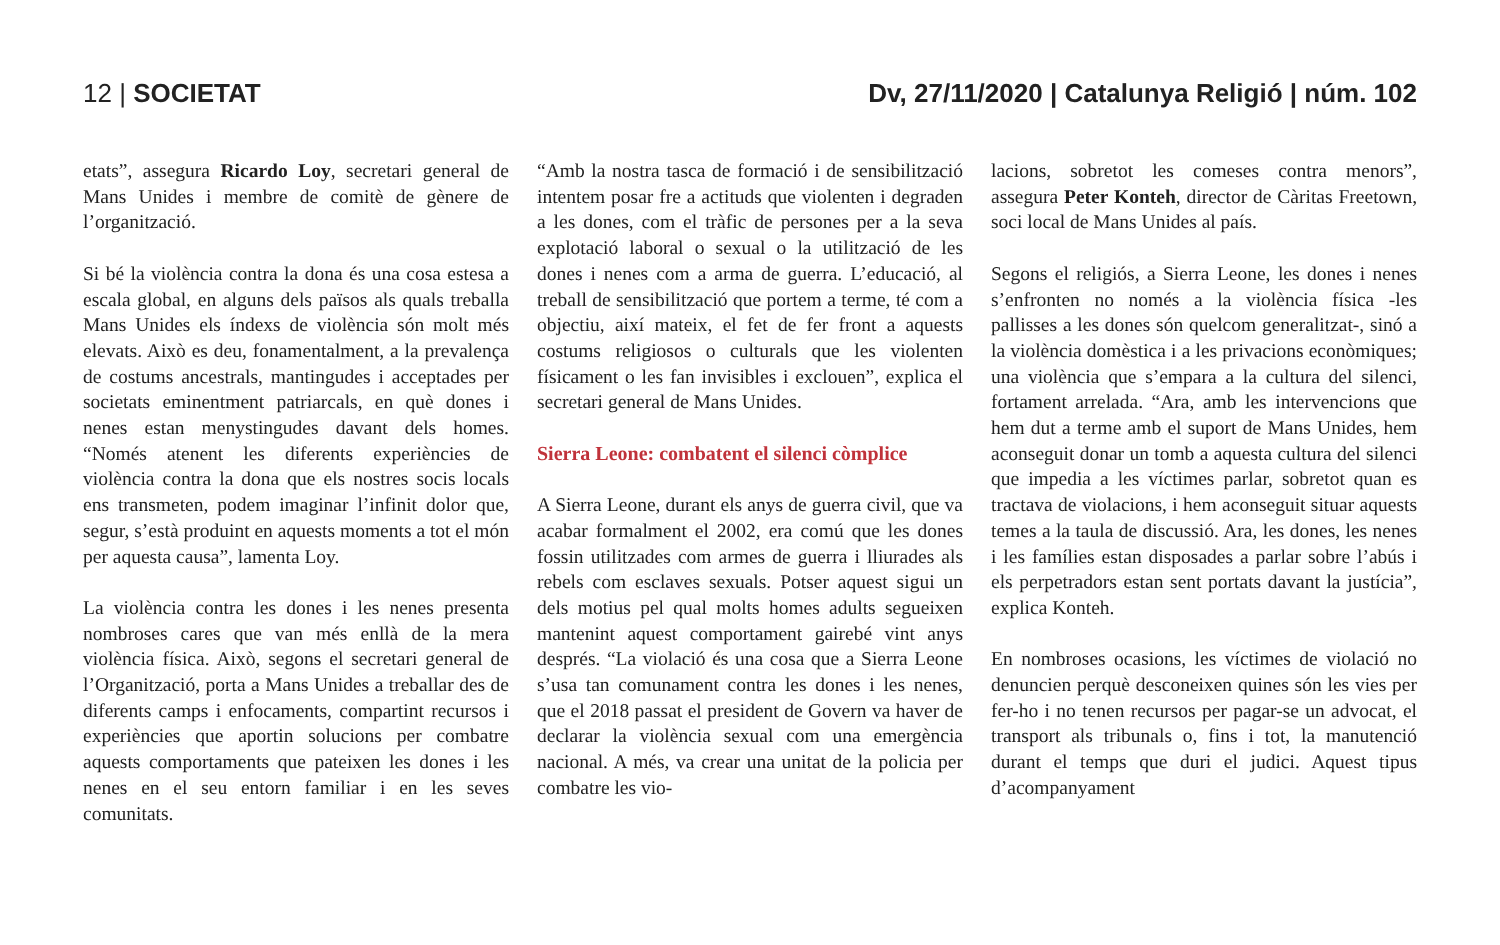12 | SOCIETAT Dv, 27/11/2020 | Catalunya Religió | núm. 102
etats”, assegura Ricardo Loy, secretari general de Mans Unides i membre de comitè de gènere de l’organització.
Si bé la violència contra la dona és una cosa estesa a escala global, en alguns dels països als quals treballa Mans Unides els índexs de violència són molt més elevats. Això es deu, fonamentalment, a la prevalença de costums ancestrals, mantingudes i acceptades per societats eminentment patriarcals, en què dones i nenes estan menystingudes davant dels homes. “Només atenent les diferents experiències de violència contra la dona que els nostres socis locals ens transmeten, podem imaginar l’infinit dolor que, segur, s’està produint en aquests moments a tot el món per aquesta causa”, lamenta Loy.
La violència contra les dones i les nenes presenta nombroses cares que van més enllà de la mera violència física. Això, segons el secretari general de l’Organització, porta a Mans Unides a treballar des de diferents camps i enfocaments, compartint recursos i experiències que aportin solucions per combatre aquests comportaments que pateixen les dones i les nenes en el seu entorn familiar i en les seves comunitats.
“Amb la nostra tasca de formació i de sensibilització intentem posar fre a actituds que violenten i degraden a les dones, com el tràfic de persones per a la seva explotació laboral o sexual o la utilització de les dones i nenes com a arma de guerra. L’educació, al treball de sensibilització que portem a terme, té com a objectiu, així mateix, el fet de fer front a aquests costums religiosos o culturals que les violenten físicament o les fan invisibles i exclouen”, explica el secretari general de Mans Unides.
Sierra Leone: combatent el silenci còmplice
A Sierra Leone, durant els anys de guerra civil, que va acabar formalment el 2002, era comú que les dones fossin utilitzades com armes de guerra i lliurades als rebels com esclaves sexuals. Potser aquest sigui un dels motius pel qual molts homes adults segueixen mantenint aquest comportament gairebé vint anys després. “La violació és una cosa que a Sierra Leone s’usa tan comunament contra les dones i les nenes, que el 2018 passat el president de Govern va haver de declarar la violència sexual com una emergència nacional. A més, va crear una unitat de la policia per combatre les vio-
lacions, sobretot les comeses contra menors”, assegura Peter Konteh, director de Càritas Freetown, soci local de Mans Unides al país.
Segons el religiós, a Sierra Leone, les dones i nenes s’enfronten no només a la violència física -les pallisses a les dones són quelcom generalitzat-, sinó a la violència domèstica i a les privacions econòmiques; una violència que s’empara a la cultura del silenci, fortament arrelada. “Ara, amb les intervencions que hem dut a terme amb el suport de Mans Unides, hem aconseguit donar un tomb a aquesta cultura del silenci que impedia a les víctimes parlar, sobretot quan es tractava de violacions, i hem aconseguit situar aquests temes a la taula de discussió. Ara, les dones, les nenes i les famílies estan disposades a parlar sobre l’abús i els perpetradors estan sent portats davant la justícia”, explica Konteh.
En nombroses ocasions, les víctimes de violació no denuncien perquè desconeixen quines són les vies per fer-ho i no tenen recursos per pagar-se un advocat, el transport als tribunals o, fins i tot, la manutenció durant el temps que duri el judici. Aquest tipus d’acompanyament